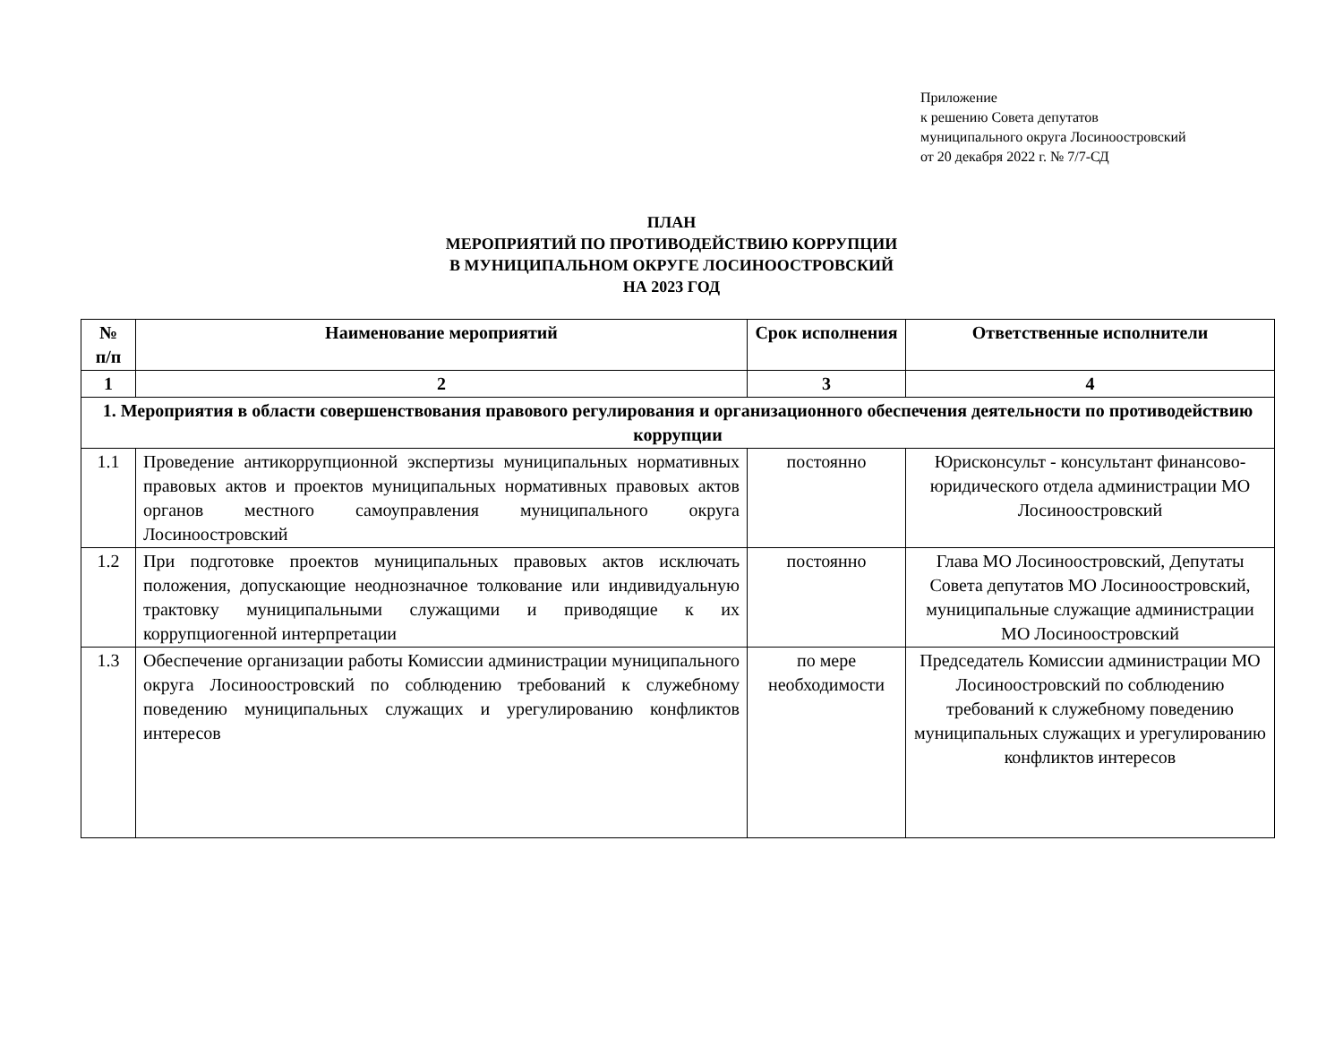Приложение
к решению Совета депутатов
муниципального округа Лосиноостровский
от 20 декабря 2022 г. № 7/7-СД
ПЛАН
МЕРОПРИЯТИЙ ПО ПРОТИВОДЕЙСТВИЮ КОРРУПЦИИ
В МУНИЦИПАЛЬНОМ ОКРУГЕ ЛОСИНООСТРОВСКИЙ
НА 2023 ГОД
| № п/п | Наименование мероприятий | Срок исполнения | Ответственные исполнители |
| --- | --- | --- | --- |
| 1 | 2 | 3 | 4 |
| 1. Мероприятия в области совершенствования правового регулирования и организационного обеспечения деятельности по противодействию коррупции | | | |
| 1.1 | Проведение антикоррупционной экспертизы муниципальных нормативных правовых актов и проектов муниципальных нормативных правовых актов органов местного самоуправления муниципального округа Лосиноостровский | постоянно | Юрисконсульт - консультант финансово-юридического отдела администрации МО Лосиноостровский |
| 1.2 | При подготовке проектов муниципальных правовых актов исключать положения, допускающие неоднозначное толкование или индивидуальную трактовку муниципальными служащими и приводящие к их коррупциогенной интерпретации | постоянно | Глава МО Лосиноостровский, Депутаты Совета депутатов МО Лосиноостровский, муниципальные служащие администрации МО Лосиноостровский |
| 1.3 | Обеспечение организации работы Комиссии администрации муниципального округа Лосиноостровский по соблюдению требований к служебному поведению муниципальных служащих и урегулированию конфликтов интересов | по мере необходимости | Председатель Комиссии администрации МО Лосиноостровский по соблюдению требований к служебному поведению муниципальных служащих и урегулированию конфликтов интересов |